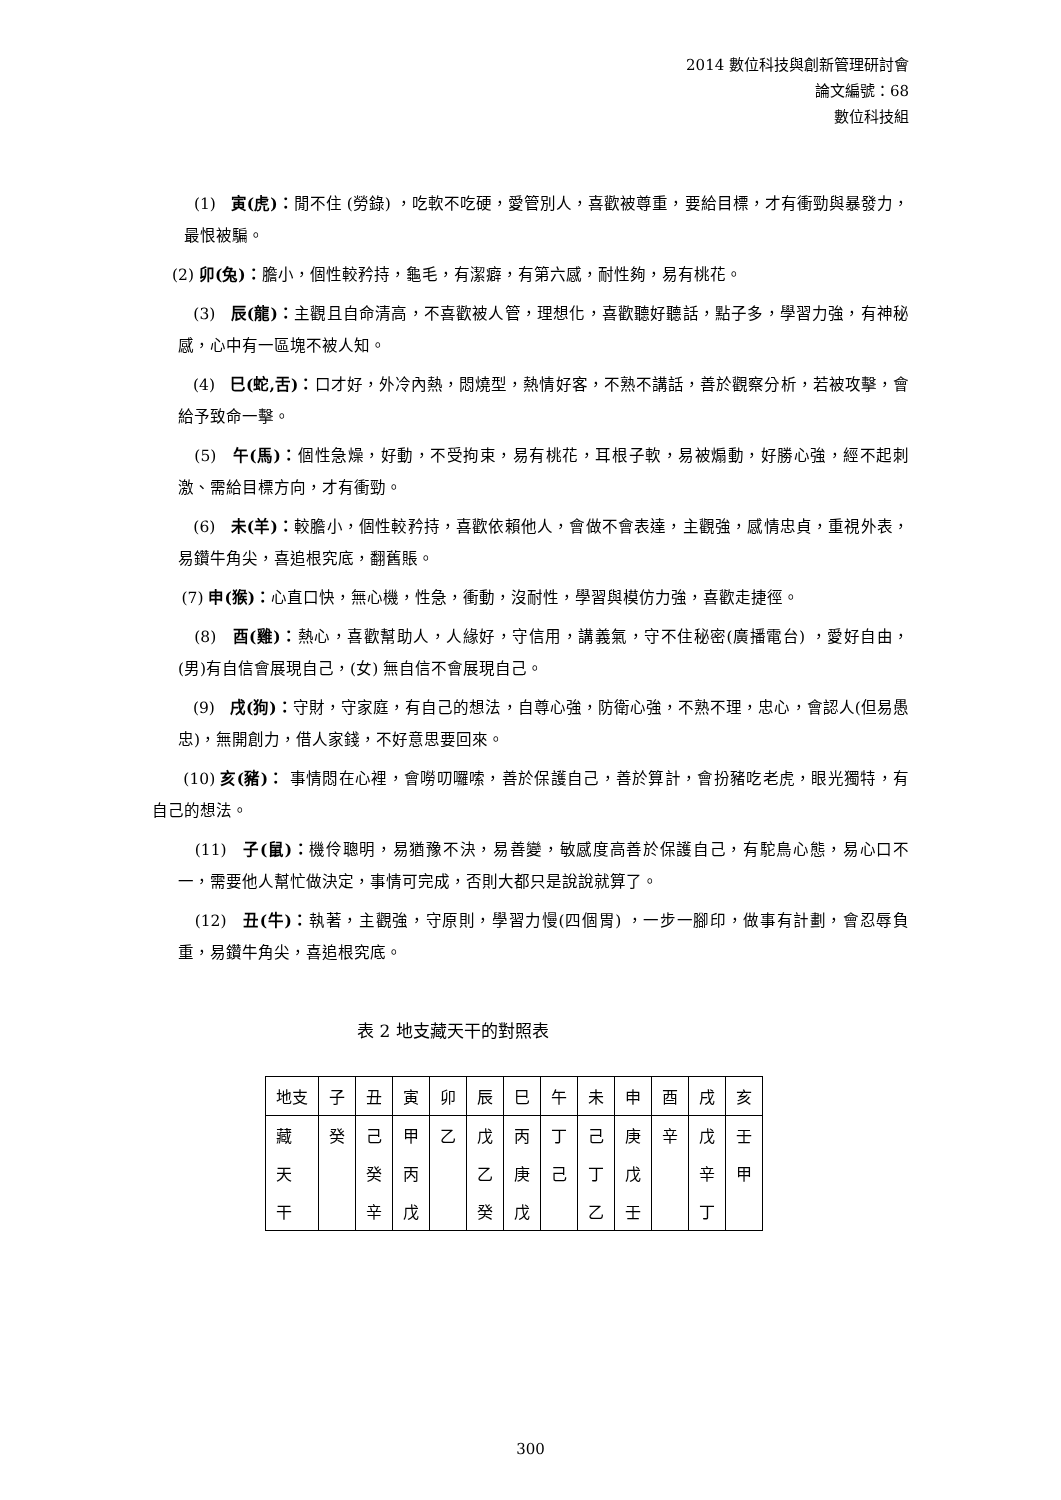2014 數位科技與創新管理研討會
論文編號：68
數位科技組
(1) 寅(虎)：閒不住 (勞錄) ，吃軟不吃硬，愛管別人，喜歡被尊重，要給目標，才有衝勁與暴發力，最恨被騙。
(2) 卯(兔)：膽小，個性較矜持，龜毛，有潔癖，有第六感，耐性夠，易有桃花。
(3) 辰(龍)：主觀且自命清高，不喜歡被人管，理想化，喜歡聽好聽話，點子多，學習力強，有神秘感，心中有一區塊不被人知。
(4) 巳(蛇,舌)：口才好，外冷內熱，悶燒型，熱情好客，不熟不講話，善於觀察分析，若被攻擊，會給予致命一擊。
(5) 午(馬)：個性急燥，好動，不受拘束，易有桃花，耳根子軟，易被煽動，好勝心強，經不起刺激、需給目標方向，才有衝勁。
(6) 未(羊)：較膽小，個性較矜持，喜歡依賴他人，會做不會表達，主觀強，感情忠貞，重視外表，易鑽牛角尖，喜追根究底，翻舊賬。
(7) 申(猴)：心直口快，無心機，性急，衝動，沒耐性，學習與模仿力強，喜歡走捷徑。
(8) 酉(雞)：熱心，喜歡幫助人，人緣好，守信用，講義氣，守不住秘密(廣播電台) ，愛好自由，(男)有自信會展現自己，(女) 無自信不會展現自己。
(9) 戌(狗)：守財，守家庭，有自己的想法，自尊心強，防衛心強，不熟不理，忠心，會認人(但易愚忠)，無開創力，借人家錢，不好意思要回來。
(10) 亥(豬)： 事情悶在心裡，會嘮叨囉嗦，善於保護自己，善於算計，會扮豬吃老虎，眼光獨特，有自己的想法。
(11) 子(鼠)：機伶聰明，易猶豫不決，易善變，敏感度高善於保護自己，有駝鳥心態，易心口不一，需要他人幫忙做決定，事情可完成，否則大都只是說說就算了。
(12) 丑(牛)：執著，主觀強，守原則，學習力慢(四個胃) ，一步一腳印，做事有計劃，會忍辱負重，易鑽牛角尖，喜追根究底。
表 2 地支藏天干的對照表
| 地支 | 子 | 丑 | 寅 | 卯 | 辰 | 巳 | 午 | 未 | 申 | 酉 | 戌 | 亥 |
| 藏 | 癸 | 己 | 甲 | 乙 | 戊 | 丙 | 丁 | 己 | 庚 | 辛 | 戊 | 壬 |
| 天 | | 癸 | 丙 | | 乙 | 庚 | 己 | 丁 | 戊 | | 辛 | 甲 |
| 干 | | 辛 | 戊 | | 癸 | 戊 | | 乙 | 壬 | | 丁 | |
300